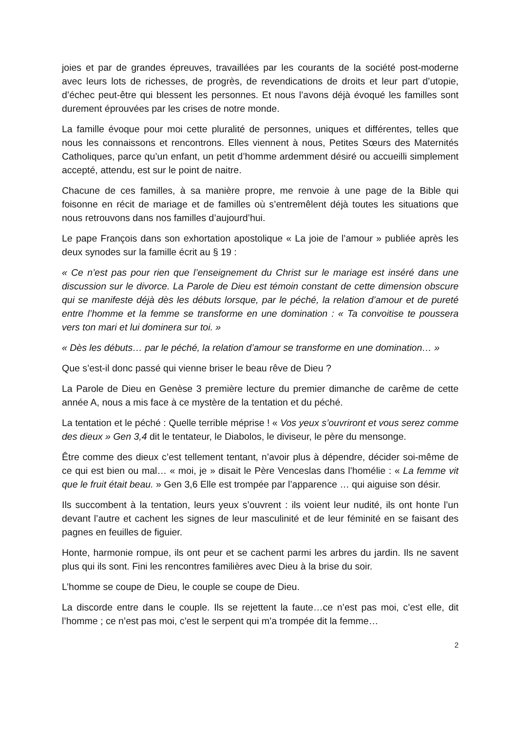joies et par de grandes épreuves, travaillées par les courants de la société post-moderne avec leurs lots de richesses, de progrès, de revendications de droits et leur part d’utopie, d’échec peut-être qui blessent les personnes. Et nous l’avons déjà évoqué les familles sont durement éprouvées par les crises de notre monde.
La famille évoque pour moi cette pluralité de personnes, uniques et différentes, telles que nous les connaissons et rencontrons. Elles viennent à nous, Petites Sœurs des Maternités Catholiques, parce qu’un enfant, un petit d’homme ardemment désiré ou accueilli simplement accepté, attendu, est sur le point de naitre.
Chacune de ces familles, à sa manière propre, me renvoie à une page de la Bible qui foisonne en récit de mariage et de familles où s’entremêlent déjà toutes les situations que nous retrouvons dans nos familles d’aujourd’hui.
Le pape François dans son exhortation apostolique « La joie de l’amour » publiée après les deux synodes sur la famille écrit au § 19 :
« Ce n’est pas pour rien que l’enseignement du Christ sur le mariage est inséré dans une discussion sur le divorce. La Parole de Dieu est témoin constant de cette dimension obscure qui se manifeste déjà dès les débuts lorsque, par le péché, la relation d’amour et de pureté entre l’homme et la femme se transforme en une domination : « Ta convoitise te poussera vers ton mari et lui dominera sur toi. »
« Dès les débuts… par le péché, la relation d’amour se transforme en une domination… »
Que s’est-il donc passé qui vienne briser le beau rêve de Dieu ?
La Parole de Dieu en Genèse 3 première lecture du premier dimanche de carême de cette année A, nous a mis face à ce mystère de la tentation et du péché.
La tentation et le péché : Quelle terrible méprise ! « Vos yeux s’ouvriront et vous serez comme des dieux » Gen 3,4 dit le tentateur, le Diabolos, le diviseur, le père du mensonge.
Être comme des dieux c’est tellement tentant, n’avoir plus à dépendre, décider soi-même de ce qui est bien ou mal… « moi, je » disait le Père Venceslas dans l’homélie : « La femme vit que le fruit était beau. » Gen 3,6 Elle est trompée par l’apparence … qui aiguise son désir.
Ils succombent à la tentation, leurs yeux s’ouvrent : ils voient leur nudité, ils ont honte l’un devant l’autre et cachent les signes de leur masculinité et de leur féminité en se faisant des pagnes en feuilles de figuier.
Honte, harmonie rompue, ils ont peur et se cachent parmi les arbres du jardin. Ils ne savent plus qui ils sont. Fini les rencontres familières avec Dieu à la brise du soir.
L’homme se coupe de Dieu, le couple se coupe de Dieu.
La discorde entre dans le couple. Ils se rejettent la faute…ce n’est pas moi, c’est elle, dit l’homme ; ce n’est pas moi, c’est le serpent qui m’a trompée dit la femme…
2